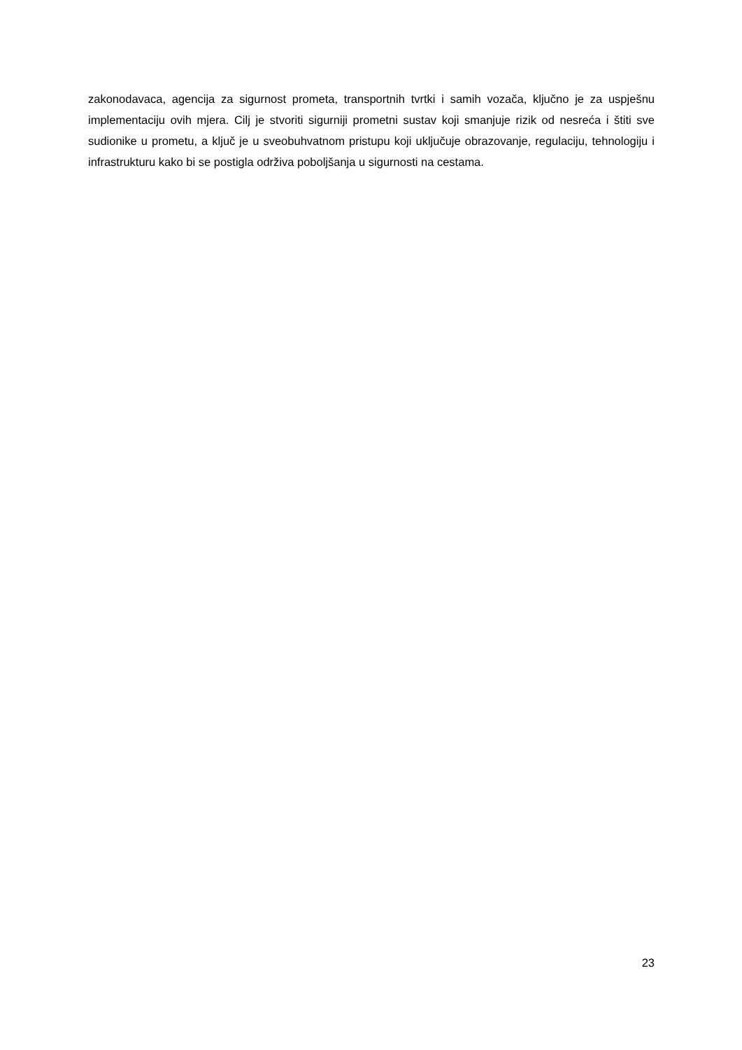zakonodavaca, agencija za sigurnost prometa, transportnih tvrtki i samih vozača, ključno je za uspješnu implementaciju ovih mjera. Cilj je stvoriti sigurniji prometni sustav koji smanjuje rizik od nesreća i štiti sve sudionike u prometu, a ključ je u sveobuhvatnom pristupu koji uključuje obrazovanje, regulaciju, tehnologiju i infrastrukturu kako bi se postigla održiva poboljšanja u sigurnosti na cestama.
23